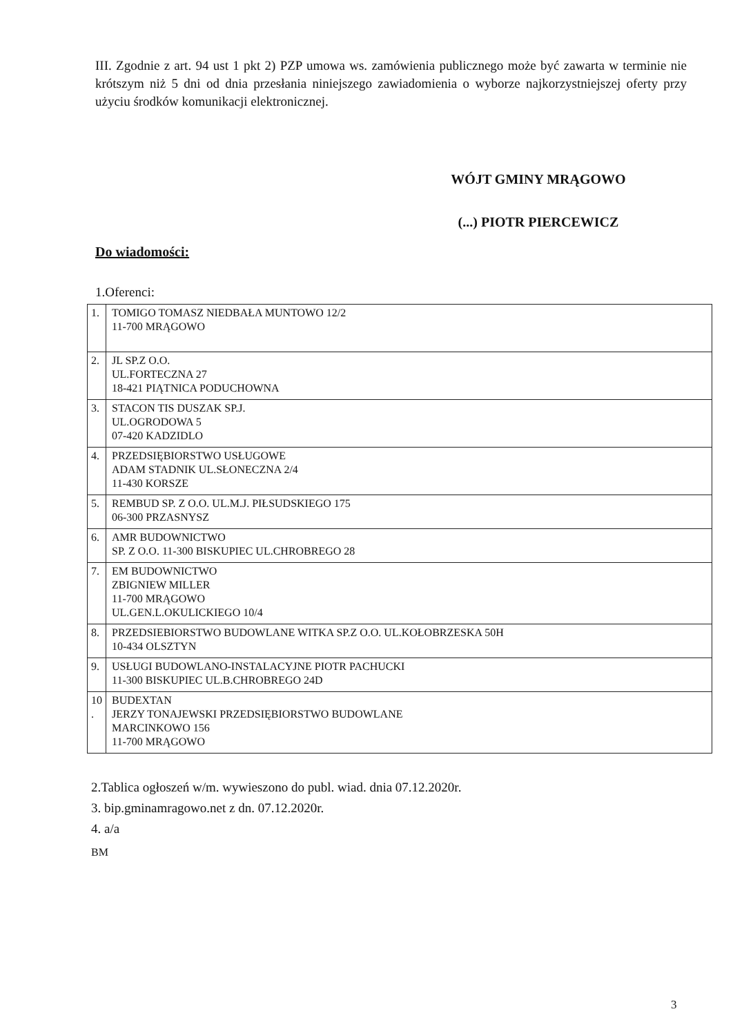III. Zgodnie z art. 94 ust 1 pkt 2) PZP umowa ws. zamówienia publicznego może być zawarta w terminie nie krótszym niż 5 dni od dnia przesłania niniejszego zawiadomienia o wyborze najkorzystniejszej oferty przy użyciu środków komunikacji elektronicznej.
WÓJT GMINY MRĄGOWO
(...) PIOTR PIERCEWICZ
Do wiadomości:
1.Oferenci:
| 1. | TOMIGO TOMASZ NIEDBAŁA MUNTOWO 12/2 11-700 MRĄGOWO |
| 2. | JL SP.Z O.O. UL.FORTECZNA 27 18-421 PIĄTNICA PODUCHOWNA |
| 3. | STACON TIS DUSZAK SP.J. UL.OGRODOWA 5 07-420 KADZIDLO |
| 4. | PRZEDSIĘBIORSTWO USŁUGOWE ADAM STADNIK UL.SŁONECZNA 2/4 11-430 KORSZE |
| 5. | REMBUD SP. Z O.O. UL.M.J. PIŁSUDSKIEGO 175 06-300 PRZASNYSZ |
| 6. | AMR BUDOWNICTWO SP. Z O.O. 11-300 BISKUPIEC UL.CHROBREGO 28 |
| 7. | EM BUDOWNICTWO ZBIGNIEW MILLER 11-700 MRĄGOWO UL.GEN.L.OKULICKIEGO 10/4 |
| 8. | PRZEDSIEBIORSTWO BUDOWLANE WITKA SP.Z O.O. UL.KOŁOBRZESKA 50H 10-434 OLSZTYN |
| 9. | USŁUGI BUDOWLANO-INSTALACYJNE PIOTR PACHUCKI 11-300 BISKUPIEC UL.B.CHROBREGO 24D |
| 10 . | BUDEXTAN JERZY TONAJEWSKI PRZEDSIĘBIORSTWO BUDOWLANE MARCINKOWO 156 11-700 MRĄGOWO |
2.Tablica ogłoszeń w/m. wywieszono do publ. wiad. dnia 07.12.2020r.
3. bip.gminamragowo.net z dn. 07.12.2020r.
4. a/a
BM
3